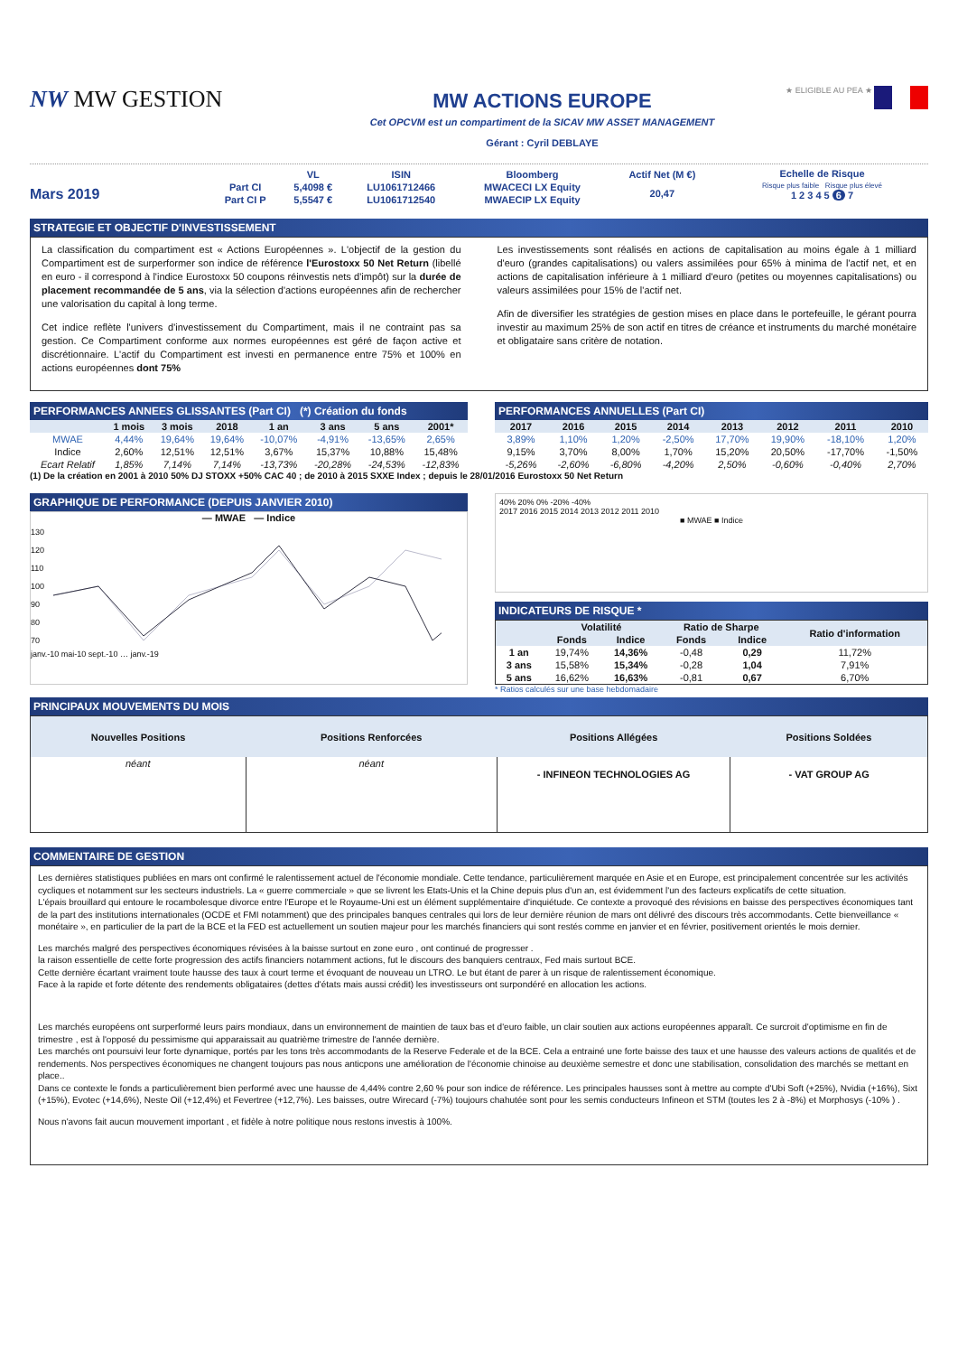NW MW GESTION
MW ACTIONS EUROPE
Cet OPCVM est un compartiment de la SICAV MW ASSET MANAGEMENT
Gérant : Cyril DEBLAYE
★ ELIGIBLE AU PEA ★
Mars 2019
| | VL | ISIN | Bloomberg | Actif Net (M €) |
| Part CI | 5,4098 € | LU1061712466 | MWACECI LX Equity | 20,47 |
| Part CI P | 5,5547 € | LU1061712540 | MWAECIP LX Equity | |
Echelle de Risque
Risque plus faible Risque plus élevé
1 2 3 4 5 6 7
STRATEGIE ET OBJECTIF D'INVESTISSEMENT
La classification du compartiment est « Actions Européennes ». L'objectif de la gestion du Compartiment est de surperformer son indice de référence l'Eurostoxx 50 Net Return (libellé en euro - il correspond à l'indice Eurostoxx 50 coupons réinvestis nets d'impôt) sur la durée de placement recommandée de 5 ans, via la sélection d'actions européennes afin de rechercher une valorisation du capital à long terme.
Cet indice reflète l'univers d'investissement du Compartiment, mais il ne contraint pas sa gestion. Ce Compartiment conforme aux normes européennes est géré de façon active et discrétionnaire. L'actif du Compartiment est investi en permanence entre 75% et 100% en actions européennes dont 75%
Les investissements sont réalisés en actions de capitalisation au moins égale à 1 milliard d'euro (grandes capitalisations) ou valers assimilées pour 65% à minima de l'actif net, et en actions de capitalisation inférieure à 1 milliard d'euro (petites ou moyennes capitalisations) ou valeurs assimilées pour 15% de l'actif net.
Afin de diversifier les stratégies de gestion mises en place dans le portefeuille, le gérant pourra investir au maximum 25% de son actif en titres de créance et instruments du marché monétaire et obligataire sans critère de notation.
PERFORMANCES ANNEES GLISSANTES (Part CI) (*) Création du fonds
| | 1 mois | 3 mois | 2018 | 1 an | 3 ans | 5 ans | 2001* |
| --- | --- | --- | --- | --- | --- | --- | --- |
| MWAE | 4,44% | 19,64% | 19,64% | -10,07% | -4,91% | -13,65% | 2,65% |
| Indice | 2,60% | 12,51% | 12,51% | 3,67% | 15,37% | 10,88% | 15,48% |
| Ecart Relatif | 1,85% | 7,14% | 7,14% | -13,73% | -20,28% | -24,53% | -12,83% |
PERFORMANCES ANNUELLES (Part CI)
| 2017 | 2016 | 2015 | 2014 | 2013 | 2012 | 2011 | 2010 |
| --- | --- | --- | --- | --- | --- | --- | --- |
| 3,89% | 1,10% | 1,20% | -2,50% | 17,70% | 19,90% | -18,10% | 1,20% |
| 9,15% | 3,70% | 8,00% | 1,70% | 15,20% | 20,50% | -17,70% | -1,50% |
| -5,26% | -2,60% | -6,80% | -4,20% | 2,50% | -0,60% | -0,40% | 2,70% |
(1) De la création en 2001 à 2010 50% DJ STOXX +50% CAC 40 ; de 2010 à 2015 SXXE Index ; depuis le 28/01/2016 Eurostoxx 50 Net Return
GRAPHIQUE DE PERFORMANCE (DEPUIS JANVIER 2010)
— MWAE — Indice
130
120
110
100
90
80
70
janv.-10 mai-10 sept.-10 … janv.-19
40% 20% 0% -20% -40%
2017 2016 2015 2014 2013 2012 2011 2010
■ MWAE ■ Indice
INDICATEURS DE RISQUE *
| | Volatilité | | Ratio de Sharpe | | Ratio d'information |
| --- | --- | --- | --- | --- | --- |
| | Fonds | Indice | Fonds | Indice | |
| 1 an | 19,74% | 14,36% | -0,48 | 0,29 | 11,72% |
| 3 ans | 15,58% | 15,34% | -0,28 | 1,04 | 7,91% |
| 5 ans | 16,62% | 16,63% | -0,81 | 0,67 | 6,70% |
* Ratios calculés sur une base hebdomadaire
PRINCIPAUX MOUVEMENTS DU MOIS
| Nouvelles Positions | Positions Renforcées | Positions Allégées | Positions Soldées |
| --- | --- | --- | --- |
| néant | néant | - INFINEON TECHNOLOGIES AG | - VAT GROUP AG |
COMMENTAIRE DE GESTION
Les dernières statistiques publiées en mars ont confirmé le ralentissement actuel de l'économie mondiale. Cette tendance, particulièrement marquée en Asie et en Europe, est principalement concentrée sur les activités cycliques et notamment sur les secteurs industriels. La « guerre commerciale » que se livrent les Etats-Unis et la Chine depuis plus d'un an, est évidemment l'un des facteurs explicatifs de cette situation.
L'épais brouillard qui entoure le rocambolesque divorce entre l'Europe et le Royaume-Uni est un élément supplémentaire d'inquiétude. Ce contexte a provoqué des révisions en baisse des perspectives économiques tant de la part des institutions internationales (OCDE et FMI notamment) que des principales banques centrales qui lors de leur dernière réunion de mars ont délivré des discours très accommodants. Cette bienveillance « monétaire », en particulier de la part de la BCE et la FED est actuellement un soutien majeur pour les marchés financiers qui sont restés comme en janvier et en février, positivement orientés le mois dernier.
Les marchés malgré des perspectives économiques révisées à la baisse surtout en zone euro , ont continué de progresser .
la raison essentielle de cette forte progression des actifs financiers notamment actions, fut le discours des banquiers centraux, Fed mais surtout BCE.
Cette dernière écartant vraiment toute hausse des taux à court terme et évoquant de nouveau un LTRO. Le but étant de parer à un risque de ralentissement économique.
Face à la rapide et forte détente des rendements obligataires (dettes d'états mais aussi crédit) les investisseurs ont surpondéré en allocation les actions.
Les marchés européens ont surperformé leurs pairs mondiaux, dans un environnement de maintien de taux bas et d'euro faible, un clair soutien aux actions européennes apparaît. Ce surcroit d'optimisme en fin de trimestre , est à l'opposé du pessimisme qui apparaissait au quatrième trimestre de l'année dernière.
Les marchés ont poursuivi leur forte dynamique, portés par les tons très accommodants de la Reserve Federale et de la BCE. Cela a entrainé une forte baisse des taux et une hausse des valeurs actions de qualités et de rendements. Nos perspectives économiques ne changent toujours pas nous anticpons une amélioration de l'économie chinoise au deuxième semestre et donc une stabilisation, consolidation des marchés se mettant en place..
Dans ce contexte le fonds a particulièrement bien performé avec une hausse de 4,44% contre 2,60 % pour son indice de référence. Les principales hausses sont à mettre au compte d'Ubi Soft (+25%), Nvidia (+16%), Sixt (+15%), Evotec (+14,6%), Neste Oil (+12,4%) et Fevertree (+12,7%). Les baisses, outre Wirecard (-7%) toujours chahutée sont pour les semis conducteurs Infineon et STM (toutes les 2 à -8%) et Morphosys (-10% ) .
Nous n'avons fait aucun mouvement important , et fidèle à notre politique nous restons investis à 100%.